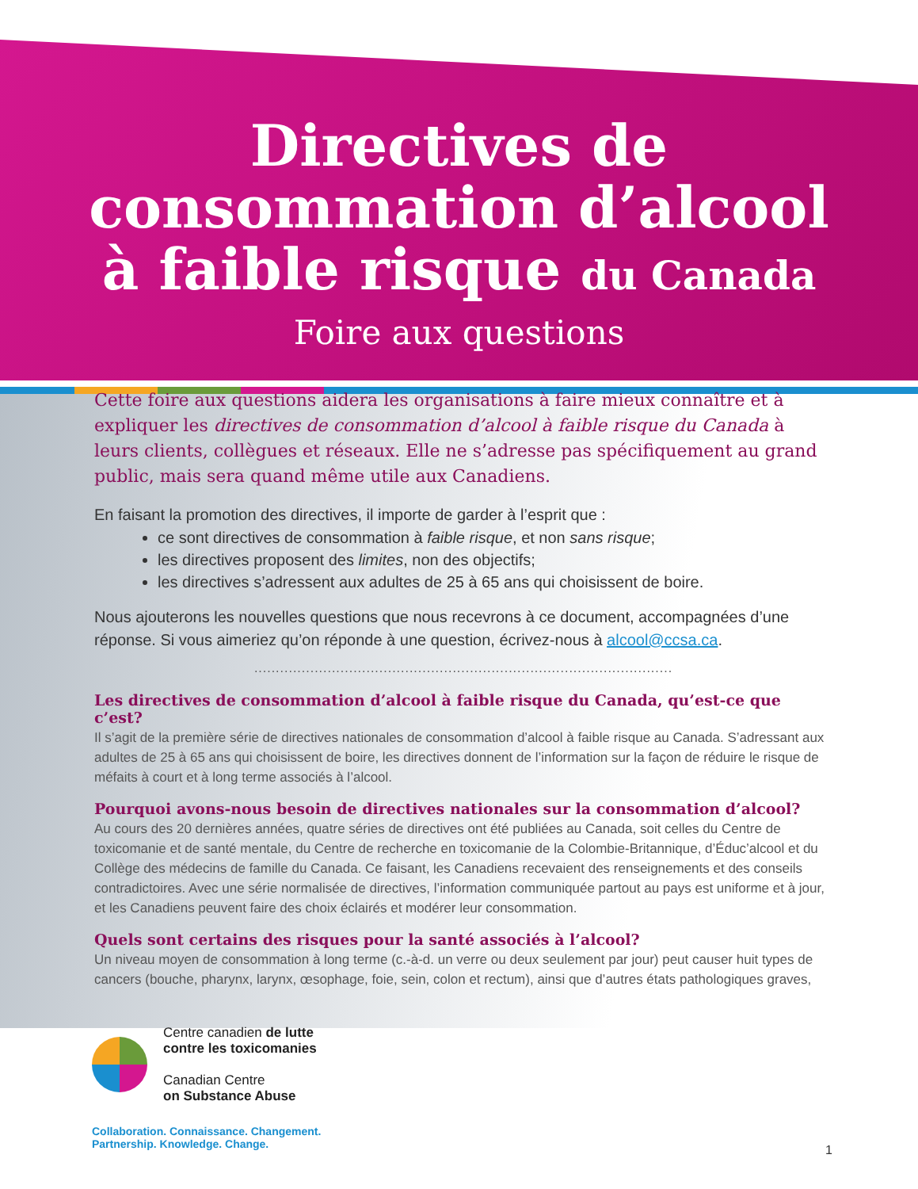Directives de
consommation d’alcool
à faible risque du Canada
Foire aux questions
Cette foire aux questions aidera les organisations à faire mieux connaître et à expliquer les directives de consommation d’alcool à faible risque du Canada à leurs clients, collègues et réseaux. Elle ne s’adresse pas spécifiquement au grand public, mais sera quand même utile aux Canadiens.
En faisant la promotion des directives, il importe de garder à l’esprit que :
ce sont directives de consommation à faible risque, et non sans risque;
les directives proposent des limites, non des objectifs;
les directives s’adressent aux adultes de 25 à 65 ans qui choisissent de boire.
Nous ajouterons les nouvelles questions que nous recevrons à ce document, accompagnées d’une réponse. Si vous aimeriez qu’on réponde à une question, écrivez-nous à alcool@ccsa.ca.
.................................................................................................
Les directives de consommation d’alcool à faible risque du Canada, qu’est-ce que c’est?
Il s’agit de la première série de directives nationales de consommation d’alcool à faible risque au Canada. S’adressant aux adultes de 25 à 65 ans qui choisissent de boire, les directives donnent de l’information sur la façon de réduire le risque de méfaits à court et à long terme associés à l’alcool.
Pourquoi avons-nous besoin de directives nationales sur la consommation d’alcool?
Au cours des 20 dernières années, quatre séries de directives ont été publiées au Canada, soit celles du Centre de toxicomanie et de santé mentale, du Centre de recherche en toxicomanie de la Colombie-Britannique, d’Éduc’alcool et du Collège des médecins de famille du Canada. Ce faisant, les Canadiens recevaient des renseignements et des conseils contradictoires. Avec une série normalisée de directives, l’information communiquée partout au pays est uniforme et à jour, et les Canadiens peuvent faire des choix éclairés et modérer leur consommation.
Quels sont certains des risques pour la santé associés à l’alcool?
Un niveau moyen de consommation à long terme (c.-à-d. un verre ou deux seulement par jour) peut causer huit types de cancers (bouche, pharynx, larynx, œsophage, foie, sein, colon et rectum), ainsi que d’autres états pathologiques graves,
Centre canadien de lutte
contre les toxicomanies
Canadian Centre
on Substance Abuse
Collaboration. Connaissance. Changement.
Partnership. Knowledge. Change.
1